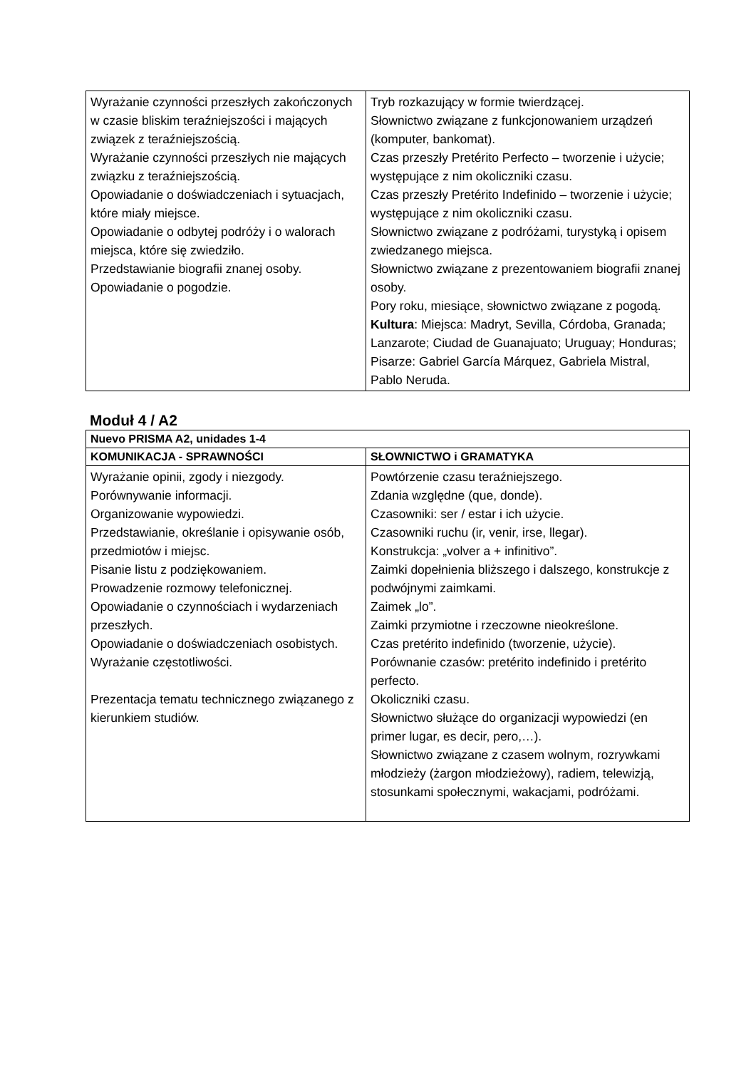| Wyrażanie czynności przeszłych zakończonych w czasie bliskim teraźniejszości i mających związek z teraźniejszością. Wyrażanie czynności przeszłych nie mających związku z teraźniejszością. Opowiadanie o doświadczeniach i sytuacjach, które miały miejsce. Opowiadanie o odbytej podróży i o walorach miejsca, które się zwiedziło. Przedstawianie biografii znanej osoby. Opowiadanie o pogodzie. | Tryb rozkazujący w formie twierdzącej. Słownictwo związane z funkcjonowaniem urządzeń (komputer, bankomat). Czas przeszły Pretérito Perfecto – tworzenie i użycie; występujące z nim okoliczniki czasu. Czas przeszły Pretérito Indefinido – tworzenie i użycie; występujące z nim okoliczniki czasu. Słownictwo związane z podróżami, turystyką i opisem zwiedzanego miejsca. Słownictwo związane z prezentowaniem biografii znanej osoby. Pory roku, miesiące, słownictwo związane z pogodą. Kultura : Miejsca: Madryt, Sevilla, Córdoba, Granada; Lanzarote; Ciudad de Guanajuato; Uruguay; Honduras; Pisarze: Gabriel García Márquez, Gabriela Mistral, Pablo Neruda. |
Moduł 4 / A2
| Nuevo PRISMA A2, unidades 1-4 | |
| --- | --- |
| KOMUNIKACJA - SPRAWNOŚCI | SŁOWNICTWO i GRAMATYKA |
| Wyrażanie opinii, zgody i niezgody. Porównywanie informacji. Organizowanie wypowiedzi. Przedstawianie, określanie i opisywanie osób, przedmiotów i miejsc. Pisanie listu z podziękowaniem. Prowadzenie rozmowy telefonicznej. Opowiadanie o czynnościach i wydarzeniach przeszłych. Opowiadanie o doświadczeniach osobistych. Wyrażanie częstotliwości. Prezentacja tematu technicznego związanego z kierunkiem studiów. | Powtórzenie czasu teraźniejszego. Zdania względne (que, donde). Czasowniki: ser / estar i ich użycie. Czasowniki ruchu (ir, venir, irse, llegar). Konstrukcja: „volver a + infinitivo”. Zaimki dopełnienia bliższego i dalszego, konstrukcje z podwójnymi zaimkami. Zaimek „lo”. Zaimki przymiotne i rzeczowne nieokreślone. Czas pretérito indefinido (tworzenie, użycie). Porównanie czasów: pretérito indefinido i pretérito perfecto. Okoliczniki czasu. Słownictwo służące do organizacji wypowiedzi (en primer lugar, es decir, pero,…). Słownictwo związane z czasem wolnym, rozrywkami młodzieży (żargon młodzieżowy), radiem, telewizją, stosunkami społecznymi, wakacjami, podróżami. |